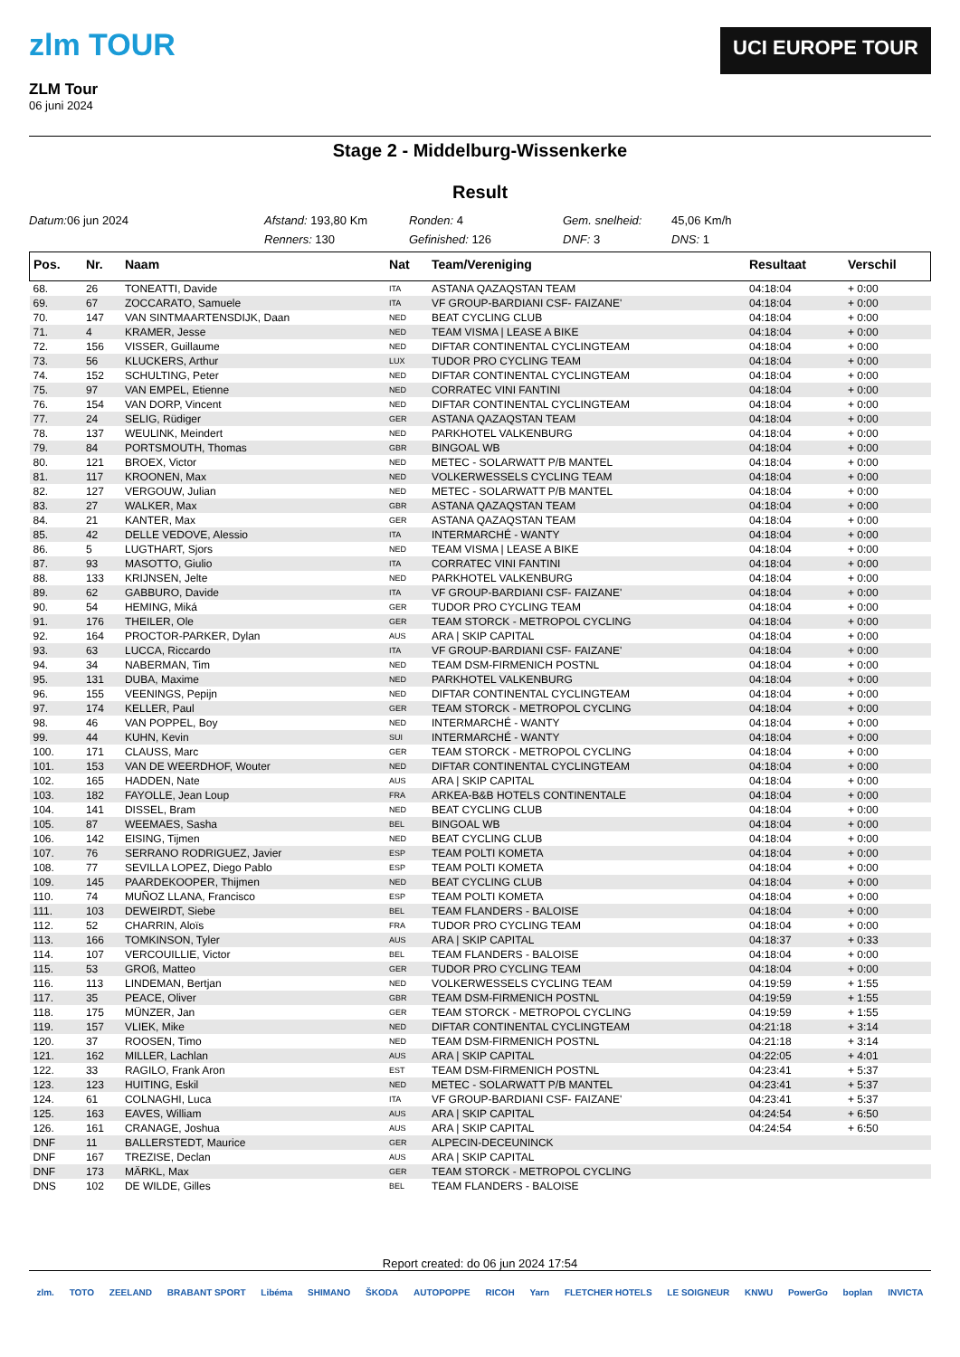zlm TOUR
ZLM Tour
06 juni 2024
UCI EUROPE TOUR
Stage 2 - Middelburg-Wissenkerke
Result
Datum: 06 jun 2024
Afstand: 193,80 Km
Ronden: 4
Gem. snelheid:
45,06 Km/h
Renners: 130
Gefinished: 126
DNF: 3
DNS: 1
| Pos. | Nr. | Naam | Nat | Team/Vereniging | Resultaat | Verschil |
| --- | --- | --- | --- | --- | --- | --- |
| 68. | 26 | TONEATTI, Davide | ITA | ASTANA QAZAQSTAN TEAM | 04:18:04 | + 0:00 |
| 69. | 67 | ZOCCARATO, Samuele | ITA | VF GROUP-BARDIANI CSF- FAIZANE' | 04:18:04 | + 0:00 |
| 70. | 147 | VAN SINTMAARTENSDIJK, Daan | NED | BEAT CYCLING CLUB | 04:18:04 | + 0:00 |
| 71. | 4 | KRAMER, Jesse | NED | TEAM VISMA / LEASE A BIKE | 04:18:04 | + 0:00 |
| 72. | 156 | VISSER, Guillaume | NED | DIFTAR CONTINENTAL CYCLINGTEAM | 04:18:04 | + 0:00 |
| 73. | 56 | KLUCKERS, Arthur | LUX | TUDOR PRO CYCLING TEAM | 04:18:04 | + 0:00 |
| 74. | 152 | SCHULTING, Peter | NED | DIFTAR CONTINENTAL CYCLINGTEAM | 04:18:04 | + 0:00 |
| 75. | 97 | VAN EMPEL, Etienne | NED | CORRATEC VINI FANTINI | 04:18:04 | + 0:00 |
| 76. | 154 | VAN DORP, Vincent | NED | DIFTAR CONTINENTAL CYCLINGTEAM | 04:18:04 | + 0:00 |
| 77. | 24 | SELIG, Rüdiger | GER | ASTANA QAZAQSTAN TEAM | 04:18:04 | + 0:00 |
| 78. | 137 | WEULINK, Meindert | NED | PARKHOTEL VALKENBURG | 04:18:04 | + 0:00 |
| 79. | 84 | PORTSMOUTH, Thomas | GBR | BINGOAL WB | 04:18:04 | + 0:00 |
| 80. | 121 | BROEX, Victor | NED | METEC - SOLARWATT P/B MANTEL | 04:18:04 | + 0:00 |
| 81. | 117 | KROONEN, Max | NED | VOLKERWESSELS CYCLING TEAM | 04:18:04 | + 0:00 |
| 82. | 127 | VERGOUW, Julian | NED | METEC - SOLARWATT P/B MANTEL | 04:18:04 | + 0:00 |
| 83. | 27 | WALKER, Max | GBR | ASTANA QAZAQSTAN TEAM | 04:18:04 | + 0:00 |
| 84. | 21 | KANTER, Max | GER | ASTANA QAZAQSTAN TEAM | 04:18:04 | + 0:00 |
| 85. | 42 | DELLE VEDOVE, Alessio | ITA | INTERMARCHÉ - WANTY | 04:18:04 | + 0:00 |
| 86. | 5 | LUGTHART, Sjors | NED | TEAM VISMA / LEASE A BIKE | 04:18:04 | + 0:00 |
| 87. | 93 | MASOTTO, Giulio | ITA | CORRATEC VINI FANTINI | 04:18:04 | + 0:00 |
| 88. | 133 | KRIJNSEN, Jelte | NED | PARKHOTEL VALKENBURG | 04:18:04 | + 0:00 |
| 89. | 62 | GABBURO, Davide | ITA | VF GROUP-BARDIANI CSF- FAIZANE' | 04:18:04 | + 0:00 |
| 90. | 54 | HEMING, Miká | GER | TUDOR PRO CYCLING TEAM | 04:18:04 | + 0:00 |
| 91. | 176 | THEILER, Ole | GER | TEAM STORCK - METROPOL CYCLING | 04:18:04 | + 0:00 |
| 92. | 164 | PROCTOR-PARKER, Dylan | AUS | ARA / SKIP CAPITAL | 04:18:04 | + 0:00 |
| 93. | 63 | LUCCA, Riccardo | ITA | VF GROUP-BARDIANI CSF- FAIZANE' | 04:18:04 | + 0:00 |
| 94. | 34 | NABERMAN, Tim | NED | TEAM DSM-FIRMENICH POSTNL | 04:18:04 | + 0:00 |
| 95. | 131 | DUBA, Maxime | NED | PARKHOTEL VALKENBURG | 04:18:04 | + 0:00 |
| 96. | 155 | VEENINGS, Pepijn | NED | DIFTAR CONTINENTAL CYCLINGTEAM | 04:18:04 | + 0:00 |
| 97. | 174 | KELLER, Paul | GER | TEAM STORCK - METROPOL CYCLING | 04:18:04 | + 0:00 |
| 98. | 46 | VAN POPPEL, Boy | NED | INTERMARCHÉ - WANTY | 04:18:04 | + 0:00 |
| 99. | 44 | KUHN, Kevin | SUI | INTERMARCHÉ - WANTY | 04:18:04 | + 0:00 |
| 100. | 171 | CLAUSS, Marc | GER | TEAM STORCK - METROPOL CYCLING | 04:18:04 | + 0:00 |
| 101. | 153 | VAN DE WEERDHOF, Wouter | NED | DIFTAR CONTINENTAL CYCLINGTEAM | 04:18:04 | + 0:00 |
| 102. | 165 | HADDEN, Nate | AUS | ARA / SKIP CAPITAL | 04:18:04 | + 0:00 |
| 103. | 182 | FAYOLLE, Jean Loup | FRA | ARKEA-B&B HOTELS CONTINENTALE | 04:18:04 | + 0:00 |
| 104. | 141 | DISSEL, Bram | NED | BEAT CYCLING CLUB | 04:18:04 | + 0:00 |
| 105. | 87 | WEEMAES, Sasha | BEL | BINGOAL WB | 04:18:04 | + 0:00 |
| 106. | 142 | EISING, Tijmen | NED | BEAT CYCLING CLUB | 04:18:04 | + 0:00 |
| 107. | 76 | SERRANO RODRIGUEZ, Javier | ESP | TEAM POLTI KOMETA | 04:18:04 | + 0:00 |
| 108. | 77 | SEVILLA LOPEZ, Diego Pablo | ESP | TEAM POLTI KOMETA | 04:18:04 | + 0:00 |
| 109. | 145 | PAARDEKOOPER, Thijmen | NED | BEAT CYCLING CLUB | 04:18:04 | + 0:00 |
| 110. | 74 | MUÑOZ LLANA, Francisco | ESP | TEAM POLTI KOMETA | 04:18:04 | + 0:00 |
| 111. | 103 | DEWEIRDT, Siebe | BEL | TEAM FLANDERS - BALOISE | 04:18:04 | + 0:00 |
| 112. | 52 | CHARRIN, Aloïs | FRA | TUDOR PRO CYCLING TEAM | 04:18:04 | + 0:00 |
| 113. | 166 | TOMKINSON, Tyler | AUS | ARA / SKIP CAPITAL | 04:18:37 | + 0:33 |
| 114. | 107 | VERCOUILLIE, Victor | BEL | TEAM FLANDERS - BALOISE | 04:18:04 | + 0:00 |
| 115. | 53 | GROß, Matteo | GER | TUDOR PRO CYCLING TEAM | 04:18:04 | + 0:00 |
| 116. | 113 | LINDEMAN, Bertjan | NED | VOLKERWESSELS CYCLING TEAM | 04:19:59 | + 1:55 |
| 117. | 35 | PEACE, Oliver | GBR | TEAM DSM-FIRMENICH POSTNL | 04:19:59 | + 1:55 |
| 118. | 175 | MÜNZER, Jan | GER | TEAM STORCK - METROPOL CYCLING | 04:19:59 | + 1:55 |
| 119. | 157 | VLIEK, Mike | NED | DIFTAR CONTINENTAL CYCLINGTEAM | 04:21:18 | + 3:14 |
| 120. | 37 | ROOSEN, Timo | NED | TEAM DSM-FIRMENICH POSTNL | 04:21:18 | + 3:14 |
| 121. | 162 | MILLER, Lachlan | AUS | ARA / SKIP CAPITAL | 04:22:05 | + 4:01 |
| 122. | 33 | RAGILO, Frank Aron | EST | TEAM DSM-FIRMENICH POSTNL | 04:23:41 | + 5:37 |
| 123. | 123 | HUITING, Eskil | NED | METEC - SOLARWATT P/B MANTEL | 04:23:41 | + 5:37 |
| 124. | 61 | COLNAGHI, Luca | ITA | VF GROUP-BARDIANI CSF- FAIZANE' | 04:23:41 | + 5:37 |
| 125. | 163 | EAVES, William | AUS | ARA / SKIP CAPITAL | 04:24:54 | + 6:50 |
| 126. | 161 | CRANAGE, Joshua | AUS | ARA / SKIP CAPITAL | 04:24:54 | + 6:50 |
| DNF | 11 | BALLERSTEDT, Maurice | GER | ALPECIN-DECEUNINCK | | |
| DNF | 167 | TREZISE, Declan | AUS | ARA / SKIP CAPITAL | | |
| DNF | 173 | MÄRKL, Max | GER | TEAM STORCK - METROPOL CYCLING | | |
| DNS | 102 | DE WILDE, Gilles | BEL | TEAM FLANDERS - BALOISE | | |
Report created: do 06 jun 2024 17:54
zlm. TOTO ZEELAND BRABANT SPORT Libéma SHIMANO ŠKODA AUTOPOPPE RICOH Yarn FLETCHER HOTELS LE SOIGNEUR KNWU PowerGo boplan INVICTA